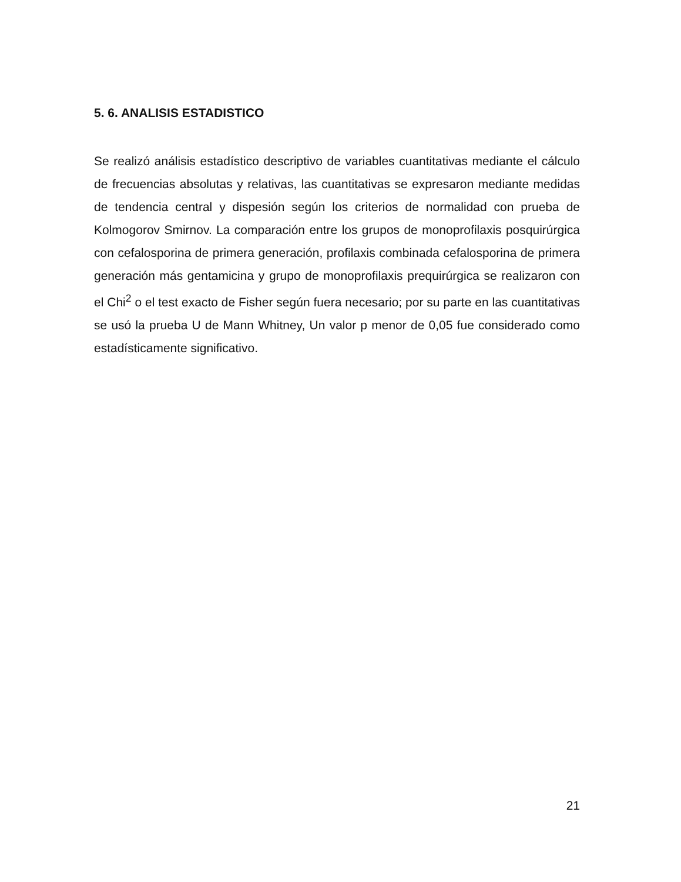5. 6. ANALISIS ESTADISTICO
Se realizó análisis estadístico descriptivo de variables cuantitativas mediante el cálculo de frecuencias absolutas y relativas, las cuantitativas se expresaron mediante medidas de tendencia central y dispesión según los criterios de normalidad con prueba de Kolmogorov Smirnov. La comparación entre los grupos de monoprofilaxis posquirúrgica con cefalosporina de primera generación, profilaxis combinada cefalosporina de primera generación más gentamicina y grupo de monoprofilaxis prequirúrgica se realizaron con el Chi<sup>2</sup> o el test exacto de Fisher según fuera necesario; por su parte en las cuantitativas se usó la prueba U de Mann Whitney, Un valor p menor de 0,05 fue considerado como estadísticamente significativo.
21